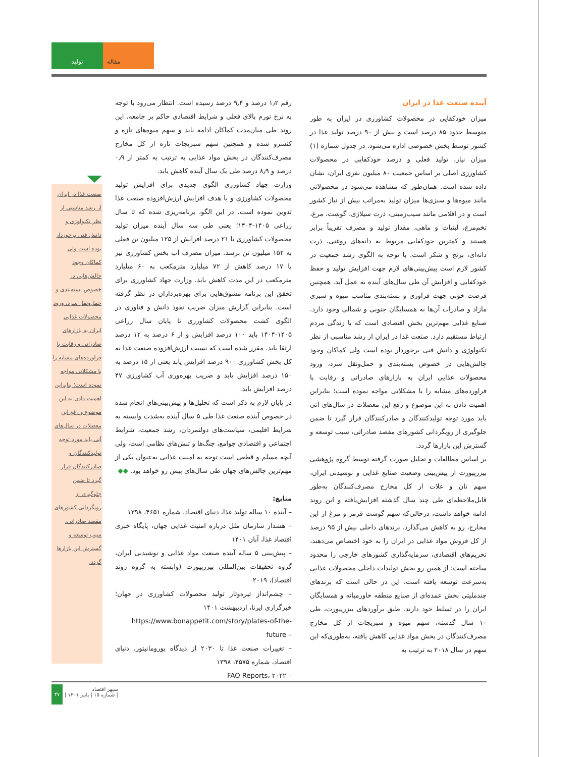تولید مقاله
آینده صنعت غذا در ایران
میزان خودکفایی در محصولات کشاورزی در ایران به طور متوسط حدود ۸۵ درصد است و بیش از ۹۰ درصد تولید غذا در کشور توسط بخش خصوصی اداره می‌شود. در جدول شماره (۱) میزان نیاز، تولید فعلی و درصد خودکفایی در محصولات کشاورزی اصلی بر اساس جمعیت ۸۰ میلیون نفری ایران، نشان داده شده است. همان‌طور که مشاهده می‌شود در محصولاتی مانند میوه‌ها و سبزی‌ها میزان تولید به‌مراتب بیش از نیاز کشور است و در اقلامی مانند سیب‌زمینی، ذرت سیلاژی، گوشت، مرغ، تخم‌مرغ، لبنیات و ماهی، مقدار تولید و مصرف تقریباً برابر هستند و کمترین خودکفایی مربوط به دانه‌های روغنی، ذرت دانه‌ای، برنج و شکر است. با توجه به الگوی رشد جمعیت در کشور لازم است پیش‌بینی‌های لازم جهت افزایش تولید و حفظ خودکفایی و افزایش آن طی سال‌های آینده به عمل آید. همچنین فرصت خوبی جهت فرآوری و بسته‌بندی مناسب میوه و سبزی مازاد و صادرات آن‌ها به همسایگان جنوبی و شمالی وجود دارد. صنایع غذایی مهم‌ترین بخش اقتصادی است که با زندگی مردم ارتباط مستقیم دارد. صنعت غذا در ایران از رشد مناسبی از نظر تکنولوژی و دانش فنی برخوردار بوده است ولی کماکان وجود چالش‌هایی در خصوص بسته‌بندی و حمل‌ونقل سرد، ورود محصولات غذایی ایران به بازارهای صادراتی و رقابت با فراورده‌های مشابه را با مشکلاتی مواجه نموده است؛ بنابراین اهمیت دادن به این موضوع و رفع این معضلات در سال‌های آتی باید مورد توجه تولیدکنندگان و صادرکنندگان قرار گیرد تا ضمن جلوگیری از رویگردانی کشورهای مقصد صادراتی، سبب توسعه و گسترش این بازارها گردد.
بر اساس مطالعات و تحلیل صورت گرفته توسط گروه پژوهشی بیزرپیورت از پیش‌بینی وضعیت صنایع غذایی و نوشیدنی ایران، سهم نان و غلات از کل مخارج مصرف‌کنندگان به‌طور قابل‌ملاحظه‌ای طی چند سال گذشته افزایش‌یافته و این روند ادامه خواهد داشت، درحالی‌که سهم گوشت قرمز و مرغ از این مخارج، رو به کاهش می‌گذارد. برندهای داخلی بیش از ۹۵ درصد از کل فروش مواد غذایی در ایران را به خود اختصاص می‌دهند، تحریم‌های اقتصادی، سرمایه‌گذاری کشورهای خارجی را محدود ساخته است؛ از همین رو بخش تولیدات داخلی محصولات غذایی به‌سرعت توسعه یافته است، این در حالی است که برندهای چندملیتی بخش عمده‌ای از صنایع منطقه خاورمیانه و همسایگان ایران را در تسلط خود دارند. طبق برآوردهای بیزرپیورت، طی ۱۰ سال گذشته، سهم میوه و سبزیجات از کل مخارج مصرف‌کنندگان در بخش مواد غذایی کاهش یافته، به‌طوری‌که این سهم در سال ۲۰۱۸ به ترتیب به
رقم ۱٫۲ درصد و ۹٫۴ درصد رسیده است. انتظار می‌رود با توجه به نرخ تورم بالای فعلی و شرایط اقتصادی حاکم بر جامعه، این روند طی میان‌مدت کماکان ادامه یابد و سهم میوه‌های تازه و کنسرو شده و همچنین سهم سبزیجات تازه از کل مخارج مصرف‌کنندگان در بخش مواد غذایی به ترتیب به کمتر از ۰٫۹ درصد و ۸٫۹ درصد طی یک سال آینده کاهش یابد.
وزارت جهاد کشاورزی الگوی جدیدی برای افزایش تولید محصولات کشاورزی و با هدف افزایش ارزش‌افزوده صنعت غذا تدوین نموده است. در این الگو، برنامه‌ریزی شده که تا سال زراعی ۱۴۰۵-۱۴۰۴؛ یعنی طی سه سال آینده میزان تولید محصولات کشاورزی با ۲۱ درصد افزایش از ۱۲۵ میلیون تن فعلی به ۱۵۲ میلیون تن برسد. میزان مصرف آب بخش کشاورزی نیز با ۱۷ درصد کاهش از ۷۲ میلیارد مترمکعب به ۶۰ میلیارد مترمکعب در این مدت کاهش یابد. وزارت جهاد کشاورزی برای تحقق این برنامه مشوق‌هایی برای بهره‌برداران در نظر گرفته است. بنابراین گزارش میزان ضریب نفوذ دانش و فناوری در الگوی کشت محصولات کشاورزی تا پایان سال زراعی ۱۴۰۵-۱۴۰۴ باید ۱۰۰ درصد افزایش و از ۶ درصد به ۱۲ درصد ارتقا یابد. مقرر شده است که نسبت ارزش‌افزوده صنعت غذا به کل بخش کشاورزی ۹۰۰ درصد افزایش یابد یعنی از ۱۵ درصد به ۱۵۰ درصد افزایش یابد و ضریب بهره‌وری آب کشاورزی ۴۷ درصد افزایش یابد.
در پایان لازم به ذکر است که تحلیل‌ها و پیش‌بینی‌های انجام شده در خصوص آینده صنعت غذا طی ۵ سال آینده به‌شدت وابسته به شرایط اقلیمی، سیاست‌های دولتمردان، رشد جمعیت، شرایط اجتماعی و اقتصادی جوامع، جنگ‌ها و تنش‌های نظامی است، ولی آنچه مسلم و قطعی است توجه به امنیت غذایی به‌عنوان یکی از مهم‌ترین چالش‌های جهان طی سال‌های پیش رو خواهد بود. ◆◆
منابع:
– آینده ۱۰ ساله تولید غذا، دنیای اقتصاد، شماره ۴۶۵۱، ۱۳۹۸
– هشدار سازمان ملل درباره امنیت غذایی جهان، پایگاه خبری اقتصاد غذا، آبان ۱۴۰۱
– پیش‌بینی ۵ ساله آینده صنعت مواد غذایی و نوشیدنی ایران، گروه تحقیقات بین‌المللی بیزرپیورت (وابسته به گروه روند اقتصاد)، ۲۰۱۹
– چشم‌انداز تیره‌وتار تولید محصولات کشاورزی در جهان؛ خبرگزاری ایرنا، اردیبهشت ۱۴۰۱
https://www.bonappetit.com/story/plates-of-the-future –
– تغییرات صنعت غذا تا ۲۰۳۰ از دیدگاه یورومانیتور، دنیای اقتصاد، شماره ۴۵۷۵، ۱۳۹۸
– FAO Reports، ۲۰۲۲
صنعت غذا در ایران از رشد مناسبی از نظر تکنولوژی و دانش فنی برخوردار بوده است ولی کماکان وجود چالش‌هایی در خصوص بسته‌بندی و حمل‌ونقل سرد، ورود محصولات غذایی ایران به بازارهای صادراتی و رقابت با فراورده‌های مشابه را با مشکلاتی مواجه نموده است؛ بنابراین اهمیت دادن به این موضوع و رفع این معضلات در سال‌های آتی باید مورد توجه تولیدکنندگان و صادرکنندگان قرار گیرد تا ضمن جلوگیری از رویگردانی کشورهای مقصد صادراتی، سبب توسعه و گسترش این بازارها گردد.
۴۷
سپهر اقتصاد
| شماره ۱۵ | پاییز ۱۴۰۱ |